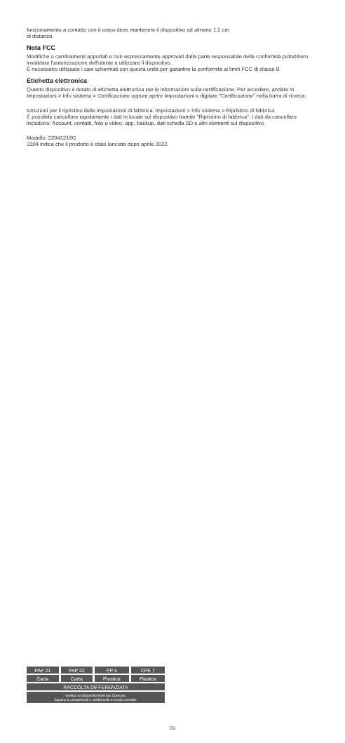funzionamento a contatto con il corpo deve mantenere il dispositivo ad almeno 1,5 cm
di distanza.
Nota FCC
Modifiche o cambiamenti apportati e non espressamente approvati dalla parte responsabile della conformità potrebbero invalidare l'autorizzazione dell'utente a utilizzare il dispositivo.
È necessario utilizzare i cavi schermati con questa unità per garantire la conformità ai limiti FCC di classe B.
Etichetta elettronica
Questo dispositivo è dotato di etichetta elettronica per le informazioni sulla certificazione. Per accedere, andare in Impostazioni > Info sistema > Certificazione oppure aprire Impostazioni e digitare "Certificazione" nella barra di ricerca.
Istruzioni per il ripristino delle impostazioni di fabbrica: Impostazioni > Info sistema > Ripristino di fabbrica
È possibile cancellare rapidamente i dati in locale sul dispositivo tramite "Ripristino di fabbrica". I dati da cancellare includono: Account, contatti, foto e video, app, backup, dati scheda SD e altri elementi sul dispositivo.
Modello: 22041216G
2204 indica che il prodotto è stato lanciato dopo aprile 2022.
| PAP 21 | PAP 22 | PP 5 | CPE 7 |
| Carta | Carta | Plastica | Plastica |
| RACCOLTA DIFFERENZIATA | | | |
| Verifica le disposizioni del tuo Comune. Separa le componenti e conferiscile in modo corretto. | | | |
06